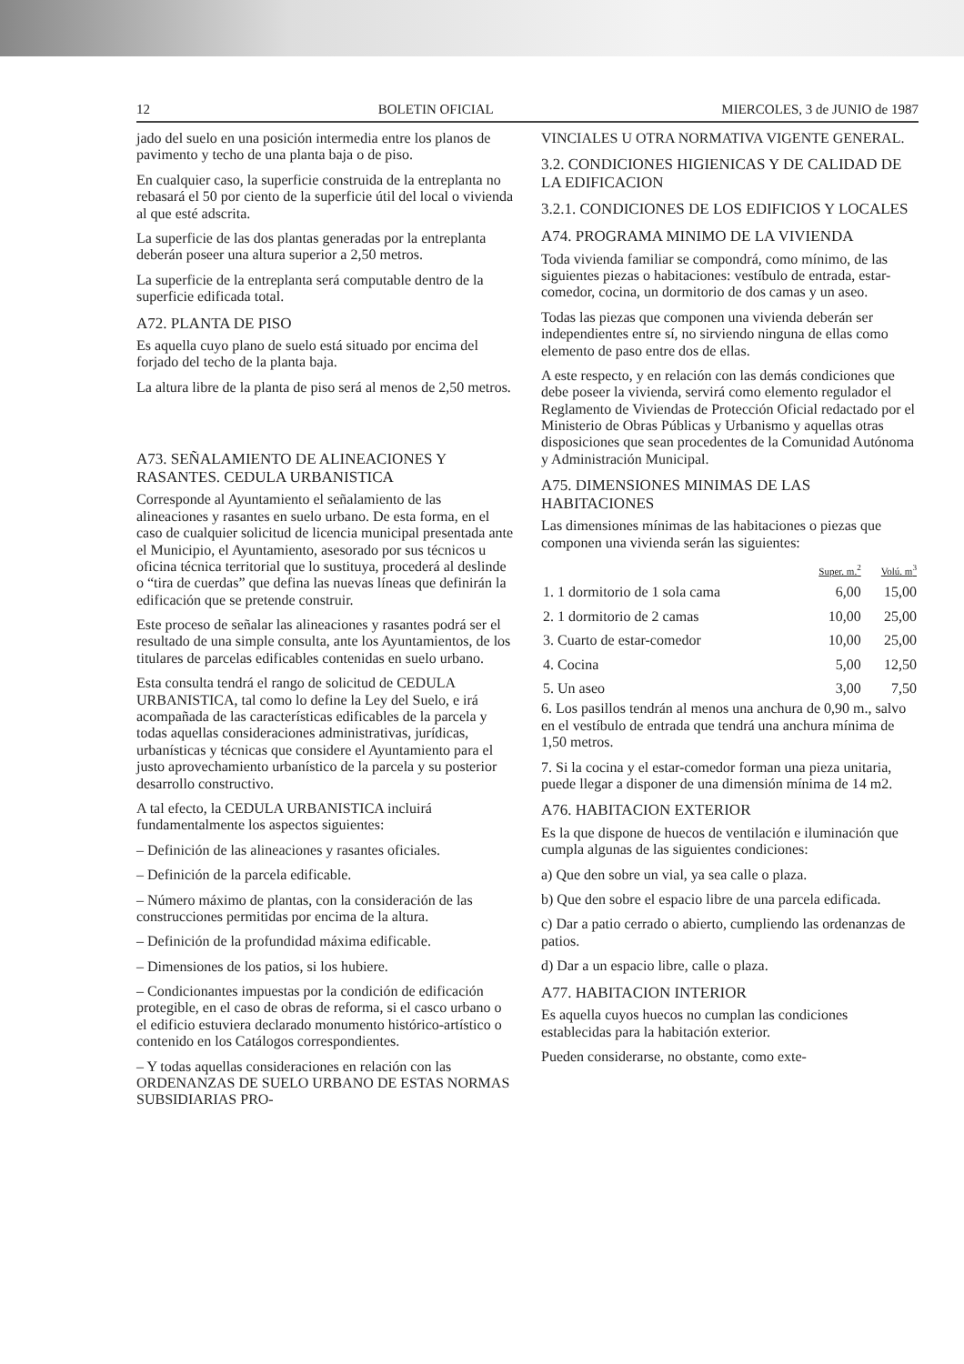12 BOLETIN OFICIAL MIERCOLES, 3 de JUNIO de 1987
jado del suelo en una posición intermedia entre los planos de pavimento y techo de una planta baja o de piso.
En cualquier caso, la superficie construida de la entreplanta no rebasará el 50 por ciento de la superficie útil del local o vivienda al que esté adscrita.
La superficie de las dos plantas generadas por la entreplanta deberán poseer una altura superior a 2,50 metros.
La superficie de la entreplanta será computable dentro de la superficie edificada total.
A72. PLANTA DE PISO
Es aquella cuyo plano de suelo está situado por encima del forjado del techo de la planta baja.
La altura libre de la planta de piso será al menos de 2,50 metros.
A73. SEÑALAMIENTO DE ALINEACIONES Y RASANTES. CEDULA URBANISTICA
Corresponde al Ayuntamiento el señalamiento de las alineaciones y rasantes en suelo urbano. De esta forma, en el caso de cualquier solicitud de licencia municipal presentada ante el Municipio, el Ayuntamiento, asesorado por sus técnicos u oficina técnica territorial que lo sustituya, procederá al deslinde o “tira de cuerdas” que defina las nuevas líneas que definirán la edificación que se pretende construir.
Este proceso de señalar las alineaciones y rasantes podrá ser el resultado de una simple consulta, ante los Ayuntamientos, de los titulares de parcelas edificables contenidas en suelo urbano.
Esta consulta tendrá el rango de solicitud de CEDULA URBANISTICA, tal como lo define la Ley del Suelo, e irá acompañada de las características edificables de la parcela y todas aquellas consideraciones administrativas, jurídicas, urbanísticas y técnicas que considere el Ayuntamiento para el justo aprovechamiento urbanístico de la parcela y su posterior desarrollo constructivo.
A tal efecto, la CEDULA URBANISTICA incluirá fundamentalmente los aspectos siguientes:
– Definición de las alineaciones y rasantes oficiales.
– Definición de la parcela edificable.
– Número máximo de plantas, con la consideración de las construcciones permitidas por encima de la altura.
– Definición de la profundidad máxima edificable.
– Dimensiones de los patios, si los hubiere.
– Condicionantes impuestas por la condición de edificación protegible, en el caso de obras de reforma, si el casco urbano o el edificio estuviera declarado monumento histórico-artístico o contenido en los Catálogos correspondientes.
– Y todas aquellas consideraciones en relación con las ORDENANZAS DE SUELO URBANO DE ESTAS NORMAS SUBSIDIARIAS PRO-
VINCIALES U OTRA NORMATIVA VIGENTE GENERAL.
3.2. CONDICIONES HIGIENICAS Y DE CALIDAD DE LA EDIFICACION
3.2.1. CONDICIONES DE LOS EDIFICIOS Y LOCALES
A74. PROGRAMA MINIMO DE LA VIVIENDA
Toda vivienda familiar se compondrá, como mínimo, de las siguientes piezas o habitaciones: vestíbulo de entrada, estar-comedor, cocina, un dormitorio de dos camas y un aseo.
Todas las piezas que componen una vivienda deberán ser independientes entre sí, no sirviendo ninguna de ellas como elemento de paso entre dos de ellas.
A este respecto, y en relación con las demás condiciones que debe poseer la vivienda, servirá como elemento regulador el Reglamento de Viviendas de Protección Oficial redactado por el Ministerio de Obras Públicas y Urbanismo y aquellas otras disposiciones que sean procedentes de la Comunidad Autónoma y Administración Municipal.
A75. DIMENSIONES MINIMAS DE LAS HABITACIONES
Las dimensiones mínimas de las habitaciones o piezas que componen una vivienda serán las siguientes:
| | Super. m.<sup>2</sup> | Volú. m<sup>3</sup> |
| --- | --- | --- |
| 1. 1 dormitorio de 1 sola cama | 6,00 | 15,00 |
| 2. 1 dormitorio de 2 camas | 10,00 | 25,00 |
| 3. Cuarto de estar-comedor | 10,00 | 25,00 |
| 4. Cocina | 5,00 | 12,50 |
| 5. Un aseo | 3,00 | 7,50 |
6. Los pasillos tendrán al menos una anchura de 0,90 m., salvo en el vestíbulo de entrada que tendrá una anchura mínima de 1,50 metros.
7. Si la cocina y el estar-comedor forman una pieza unitaria, puede llegar a disponer de una dimensión mínima de 14 m2.
A76. HABITACION EXTERIOR
Es la que dispone de huecos de ventilación e iluminación que cumpla algunas de las siguientes condiciones:
a) Que den sobre un vial, ya sea calle o plaza.
b) Que den sobre el espacio libre de una parcela edificada.
c) Dar a patio cerrado o abierto, cumpliendo las ordenanzas de patios.
d) Dar a un espacio libre, calle o plaza.
A77. HABITACION INTERIOR
Es aquella cuyos huecos no cumplan las condiciones establecidas para la habitación exterior.
Pueden considerarse, no obstante, como exte-